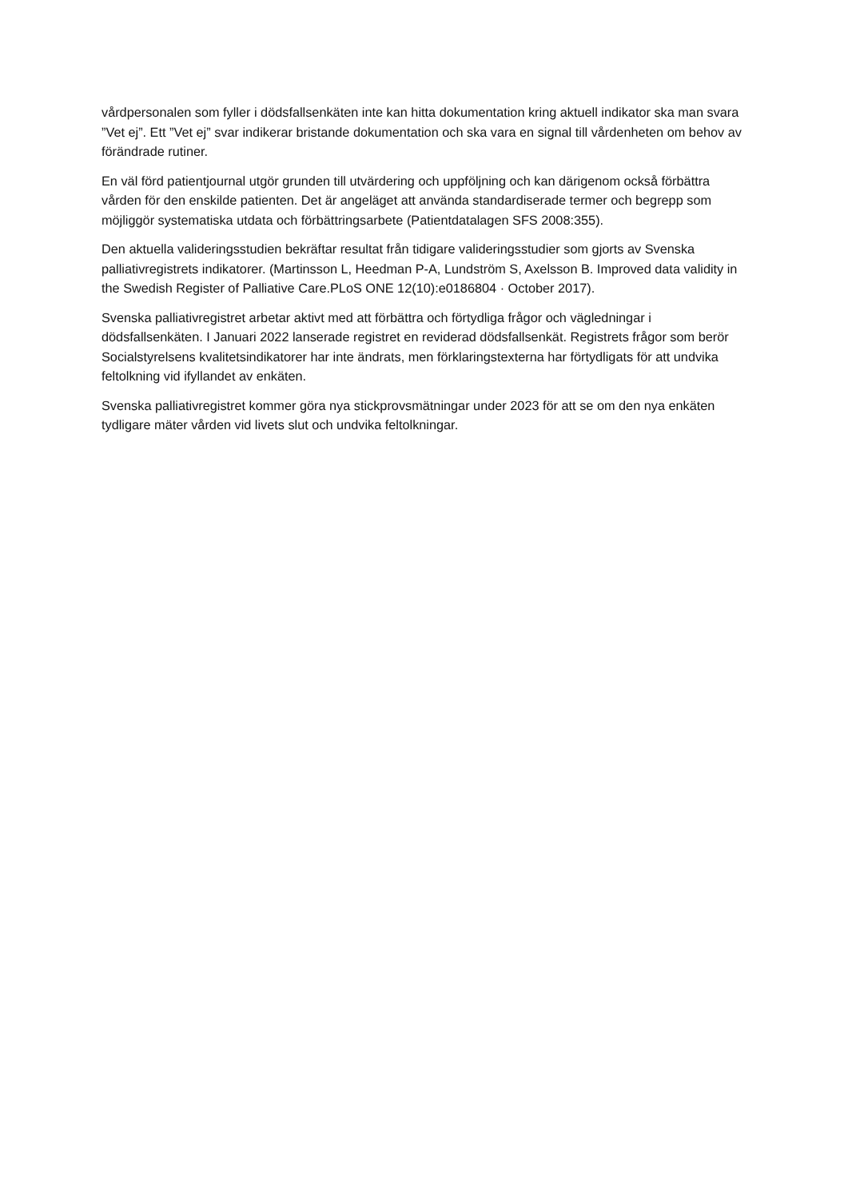vårdpersonalen som fyller i dödsfallsenkäten inte kan hitta dokumentation kring aktuell indikator ska man svara ”Vet ej”. Ett ”Vet ej” svar indikerar bristande dokumentation och ska vara en signal till vårdenheten om behov av förändrade rutiner.
En väl förd patientjournal utgör grunden till utvärdering och uppföljning och kan därigenom också förbättra vården för den enskilde patienten. Det är angeläget att använda standardiserade termer och begrepp som möjliggör systematiska utdata och förbättringsarbete (Patientdatalagen SFS 2008:355).
Den aktuella valideringsstudien bekräftar resultat från tidigare valideringsstudier som gjorts av Svenska palliativregistrets indikatorer. (Martinsson L, Heedman P-A, Lundström S, Axelsson B. Improved data validity in the Swedish Register of Palliative Care.PLoS ONE 12(10):e0186804 · October 2017).
Svenska palliativregistret arbetar aktivt med att förbättra och förtydliga frågor och vägledningar i dödsfallsenkäten. I Januari 2022 lanserade registret en reviderad dödsfallsenkät. Registrets frågor som berör Socialstyrelsens kvalitetsindikatorer har inte ändrats, men förklaringstexterna har förtydligats för att undvika feltolkning vid ifyllandet av enkäten.
Svenska palliativregistret kommer göra nya stickprovsmätningar under 2023 för att se om den nya enkäten tydligare mäter vården vid livets slut och undvika feltolkningar.